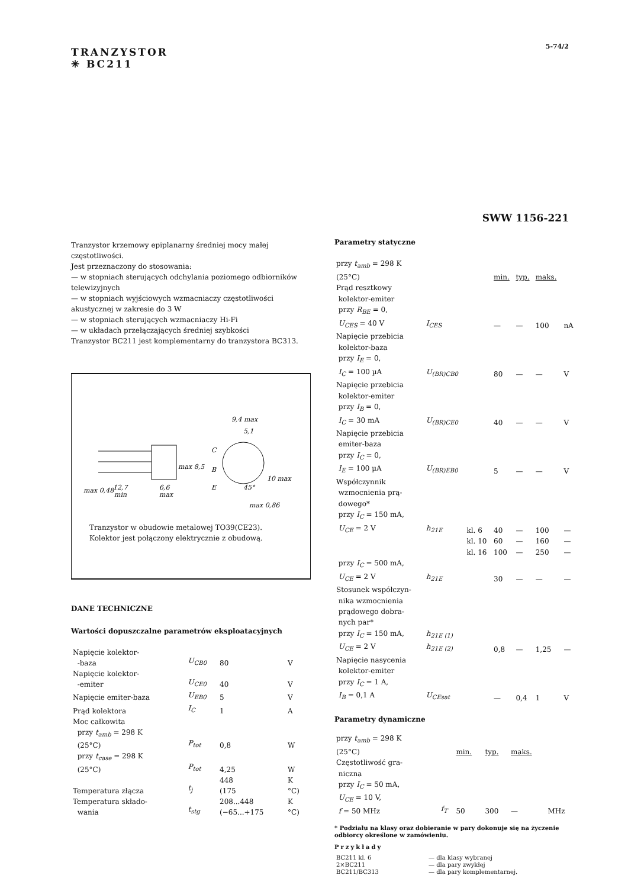TRANZYSTOR
✳ BC211
5-74/2
SWW 1156-221
Tranzystor krzemowy epiplanarny średniej mocy małej częstotliwości.
Jest przeznaczony do stosowania:
— w stopniach sterujących odchylania poziomego odbiorników telewizyjnych
— w stopniach wyjściowych wzmacniaczy częstotliwości akustycznej w zakresie do 3 W
— w stopniach sterujących wzmacniaczy Hi-Fi
— w układach przełączających średniej szybkości
Tranzystor BC211 jest komplementarny do tranzystora BC313.
9,4 max
12,7
min
6,6
max
C
B
E
5,1
45°
10 max
max 0,86
max 8,5
max 0,48
Tranzystor w obudowie metalowej TO39(CE23).
Kolektor jest połączony elektrycznie z obudową.
DANE TECHNICZNE
Wartości dopuszczalne parametrów eksploatacyjnych
| Napięcie kolektor- -baza | U<sub>CB0</sub> | 80 | V |
| Napięcie kolektor- -emiter | U<sub>CE0</sub> | 40 | V |
| Napięcie emiter-baza | U<sub>EB0</sub> | 5 | V |
| Prąd kolektora | I<sub>C</sub> | 1 | A |
| Moc całkowita przy t<sub>amb</sub> = 298 K (25°C) | P<sub>tot</sub> | 0,8 | W |
| przy t<sub>case</sub> = 298 K (25°C) | P<sub>tot</sub> | 4,25 | W |
| Temperatura złącza | t<sub>j</sub> | 448 (175 | K °C) |
| Temperatura składo- wania | t<sub>stg</sub> | 208...448 (−65...+175 | K °C) |
Parametry statyczne
| przy t<sub>amb</sub> = 298 K (25°C) | | | min. | typ. | maks. | |
| Prąd resztkowy kolektor-emiter przy R<sub>BE</sub> = 0, U<sub>CES</sub> = 40 V | I<sub>CES</sub> | | — | — | 100 | nA |
| Napięcie przebicia kolektor-baza przy I<sub>E</sub> = 0, I<sub>C</sub> = 100 µA | U<sub>(BR)CB0</sub> | | 80 | — | — | V |
| Napięcie przebicia kolektor-emiter przy I<sub>B</sub> = 0, I<sub>C</sub> = 30 mA | U<sub>(BR)CE0</sub> | | 40 | — | — | V |
| Napięcie przebicia emiter-baza przy I<sub>C</sub> = 0, I<sub>E</sub> = 100 µA | U<sub>(BR)EB0</sub> | | 5 | — | — | V |
| Współczynnik wzmocnienia prą- dowego* przy I<sub>C</sub> = 150 mA, U<sub>CE</sub> = 2 V | h<sub>21E</sub> | kl. 6 | 40 | — | 100 | — |
| | | kl. 10 | 60 | — | 160 | — |
| | | kl. 16 | 100 | — | 250 | — |
| przy I<sub>C</sub> = 500 mA, U<sub>CE</sub> = 2 V | h<sub>21E</sub> | | 30 | — | — | — |
| Stosunek współczyn- nika wzmocnienia prądowego dobra- nych par* przy I<sub>C</sub> = 150 mA, U<sub>CE</sub> = 2 V | h<sub>21E (1)</sub> h<sub>21E (2)</sub> | | 0,8 | — | 1,25 | — |
| Napięcie nasycenia kolektor-emiter przy I<sub>C</sub> = 1 A, I<sub>B</sub> = 0,1 A | U<sub>CEsat</sub> | | — | 0,4 | 1 | V |
Parametry dynamiczne
| przy t<sub>amb</sub> = 298 K (25°C) | | min. | typ. | maks. | |
| Częstotliwość gra- niczna przy I<sub>C</sub> = 50 mA, U<sub>CE</sub> = 10 V, f = 50 MHz | f<sub>T</sub> | 50 | 300 | — | MHz |
* Podziału na klasy oraz dobieranie w pary dokonuje się na życzenie odbiorcy określone w zamówieniu.
Przykłady
| BC211 kl. 6 | — dla klasy wybranej |
| 2×BC211 | — dla pary zwykłej |
| BC211/BC313 | — dla pary komplementarnej. |